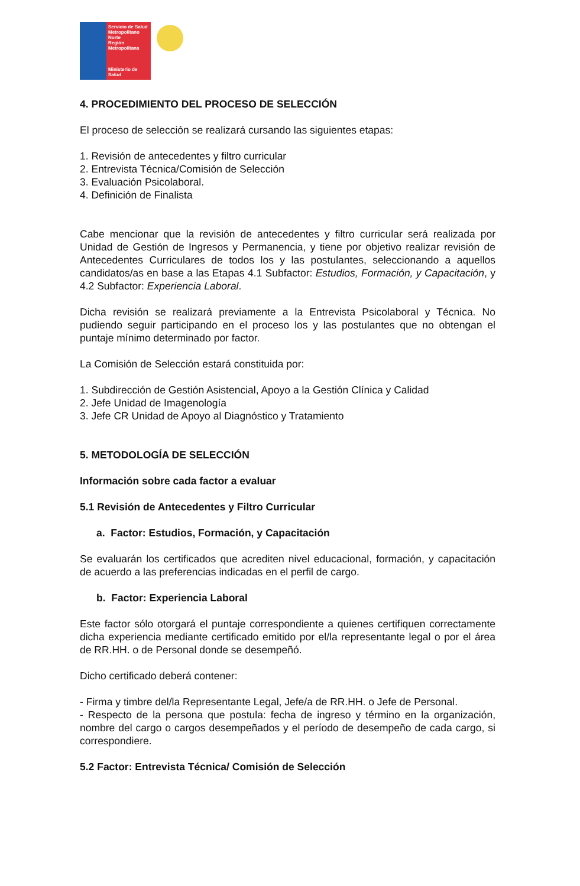Servicio de Salud Metropolitano Norte
Región Metropolitana
Ministerio de Salud
4. PROCEDIMIENTO DEL PROCESO DE SELECCIÓN
El proceso de selección se realizará cursando las siguientes etapas:
1. Revisión de antecedentes y filtro curricular
2. Entrevista Técnica/Comisión de Selección
3. Evaluación Psicolaboral.
4. Definición de Finalista
Cabe mencionar que la revisión de antecedentes y filtro curricular será realizada por Unidad de Gestión de Ingresos y Permanencia, y tiene por objetivo realizar revisión de Antecedentes Curriculares de todos los y las postulantes, seleccionando a aquellos candidatos/as en base a las Etapas 4.1 Subfactor: Estudios, Formación, y Capacitación, y 4.2 Subfactor: Experiencia Laboral.
Dicha revisión se realizará previamente a la Entrevista Psicolaboral y Técnica. No pudiendo seguir participando en el proceso los y las postulantes que no obtengan el puntaje mínimo determinado por factor.
La Comisión de Selección estará constituida por:
1. Subdirección de Gestión Asistencial, Apoyo a la Gestión Clínica y Calidad
2. Jefe Unidad de Imagenología
3. Jefe CR Unidad de Apoyo al Diagnóstico y Tratamiento
5. METODOLOGÍA DE SELECCIÓN
Información sobre cada factor a evaluar
5.1 Revisión de Antecedentes y Filtro Curricular
a. Factor: Estudios, Formación, y Capacitación
Se evaluarán los certificados que acrediten nivel educacional, formación, y capacitación de acuerdo a las preferencias indicadas en el perfil de cargo.
b. Factor: Experiencia Laboral
Este factor sólo otorgará el puntaje correspondiente a quienes certifiquen correctamente dicha experiencia mediante certificado emitido por el/la representante legal o por el área de RR.HH. o de Personal donde se desempeñó.
Dicho certificado deberá contener:
- Firma y timbre del/la Representante Legal, Jefe/a de RR.HH. o Jefe de Personal.
- Respecto de la persona que postula: fecha de ingreso y término en la organización, nombre del cargo o cargos desempeñados y el período de desempeño de cada cargo, si correspondiere.
5.2 Factor: Entrevista Técnica/ Comisión de Selección